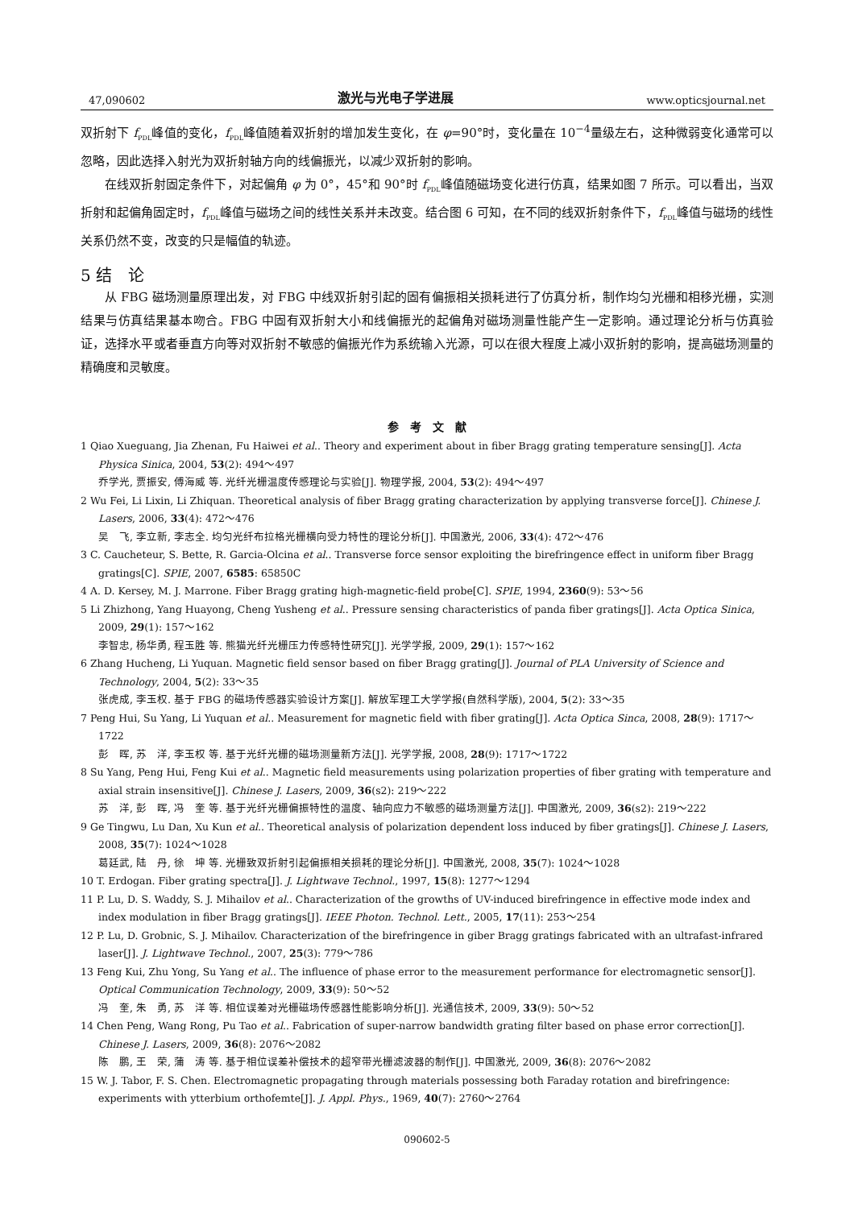47,090602 激光与光电子学进展 www.opticsjournal.net
双折射下 f<sub>PDL</sub>峰值的变化，f<sub>PDL</sub>峰值随着双折射的增加发生变化，在 φ=90°时，变化量在 10<sup>−4</sup>量级左右，这种微弱变化通常可以忽略，因此选择入射光为双折射轴方向的线偏振光，以减少双折射的影响。
在线双折射固定条件下，对起偏角 φ 为 0°，45°和 90°时 f<sub>PDL</sub>峰值随磁场变化进行仿真，结果如图 7 所示。可以看出，当双折射和起偏角固定时，f<sub>PDL</sub>峰值与磁场之间的线性关系并未改变。结合图 6 可知，在不同的线双折射条件下，f<sub>PDL</sub>峰值与磁场的线性关系仍然不变，改变的只是幅值的轨迹。
5 结　论
从 FBG 磁场测量原理出发，对 FBG 中线双折射引起的固有偏振相关损耗进行了仿真分析，制作均匀光栅和相移光栅，实测结果与仿真结果基本吻合。FBG 中固有双折射大小和线偏振光的起偏角对磁场测量性能产生一定影响。通过理论分析与仿真验证，选择水平或者垂直方向等对双折射不敏感的偏振光作为系统输入光源，可以在很大程度上减小双折射的影响，提高磁场测量的精确度和灵敏度。
参　考　文　献
1 Qiao Xueguang, Jia Zhenan, Fu Haiwei et al.. Theory and experiment about in fiber Bragg grating temperature sensing[J]. Acta Physica Sinica, 2004, 53(2): 494～497
乔学光, 贾振安, 傅海威 等. 光纤光栅温度传感理论与实验[J]. 物理学报, 2004, 53(2): 494～497
2 Wu Fei, Li Lixin, Li Zhiquan. Theoretical analysis of fiber Bragg grating characterization by applying transverse force[J]. Chinese J. Lasers, 2006, 33(4): 472～476
吴　飞, 李立新, 李志全. 均匀光纤布拉格光栅横向受力特性的理论分析[J]. 中国激光, 2006, 33(4): 472～476
3 C. Caucheteur, S. Bette, R. Garcia-Olcina et al.. Transverse force sensor exploiting the birefringence effect in uniform fiber Bragg gratings[C]. SPIE, 2007, 6585: 65850C
4 A. D. Kersey, M. J. Marrone. Fiber Bragg grating high-magnetic-field probe[C]. SPIE, 1994, 2360(9): 53～56
5 Li Zhizhong, Yang Huayong, Cheng Yusheng et al.. Pressure sensing characteristics of panda fiber gratings[J]. Acta Optica Sinica, 2009, 29(1): 157～162
李智忠, 杨华勇, 程玉胜 等. 熊猫光纤光栅压力传感特性研究[J]. 光学学报, 2009, 29(1): 157～162
6 Zhang Hucheng, Li Yuquan. Magnetic field sensor based on fiber Bragg grating[J]. Journal of PLA University of Science and Technology, 2004, 5(2): 33～35
张虎成, 李玉权. 基于 FBG 的磁场传感器实验设计方案[J]. 解放军理工大学学报(自然科学版), 2004, 5(2): 33～35
7 Peng Hui, Su Yang, Li Yuquan et al.. Measurement for magnetic field with fiber grating[J]. Acta Optica Sinca, 2008, 28(9): 1717～1722
彭　晖, 苏　洋, 李玉权 等. 基于光纤光栅的磁场测量新方法[J]. 光学学报, 2008, 28(9): 1717～1722
8 Su Yang, Peng Hui, Feng Kui et al.. Magnetic field measurements using polarization properties of fiber grating with temperature and axial strain insensitive[J]. Chinese J. Lasers, 2009, 36(s2): 219～222
苏　洋, 彭　晖, 冯　奎 等. 基于光纤光栅偏振特性的温度、轴向应力不敏感的磁场测量方法[J]. 中国激光, 2009, 36(s2): 219～222
9 Ge Tingwu, Lu Dan, Xu Kun et al.. Theoretical analysis of polarization dependent loss induced by fiber gratings[J]. Chinese J. Lasers, 2008, 35(7): 1024～1028
葛廷武, 陆　丹, 徐　坤 等. 光栅致双折射引起偏振相关损耗的理论分析[J]. 中国激光, 2008, 35(7): 1024～1028
10 T. Erdogan. Fiber grating spectra[J]. J. Lightwave Technol., 1997, 15(8): 1277～1294
11 P. Lu, D. S. Waddy, S. J. Mihailov et al.. Characterization of the growths of UV-induced birefringence in effective mode index and index modulation in fiber Bragg gratings[J]. IEEE Photon. Technol. Lett., 2005, 17(11): 253～254
12 P. Lu, D. Grobnic, S. J. Mihailov. Characterization of the birefringence in giber Bragg gratings fabricated with an ultrafast-infrared laser[J]. J. Lightwave Technol., 2007, 25(3): 779～786
13 Feng Kui, Zhu Yong, Su Yang et al.. The influence of phase error to the measurement performance for electromagnetic sensor[J]. Optical Communication Technology, 2009, 33(9): 50～52
冯　奎, 朱　勇, 苏　洋 等. 相位误差对光栅磁场传感器性能影响分析[J]. 光通信技术, 2009, 33(9): 50～52
14 Chen Peng, Wang Rong, Pu Tao et al.. Fabrication of super-narrow bandwidth grating filter based on phase error correction[J]. Chinese J. Lasers, 2009, 36(8): 2076～2082
陈　鹏, 王　荣, 蒲　涛 等. 基于相位误差补偿技术的超窄带光栅滤波器的制作[J]. 中国激光, 2009, 36(8): 2076～2082
15 W. J. Tabor, F. S. Chen. Electromagnetic propagating through materials possessing both Faraday rotation and birefringence: experiments with ytterbium orthofemte[J]. J. Appl. Phys., 1969, 40(7): 2760～2764
090602-5